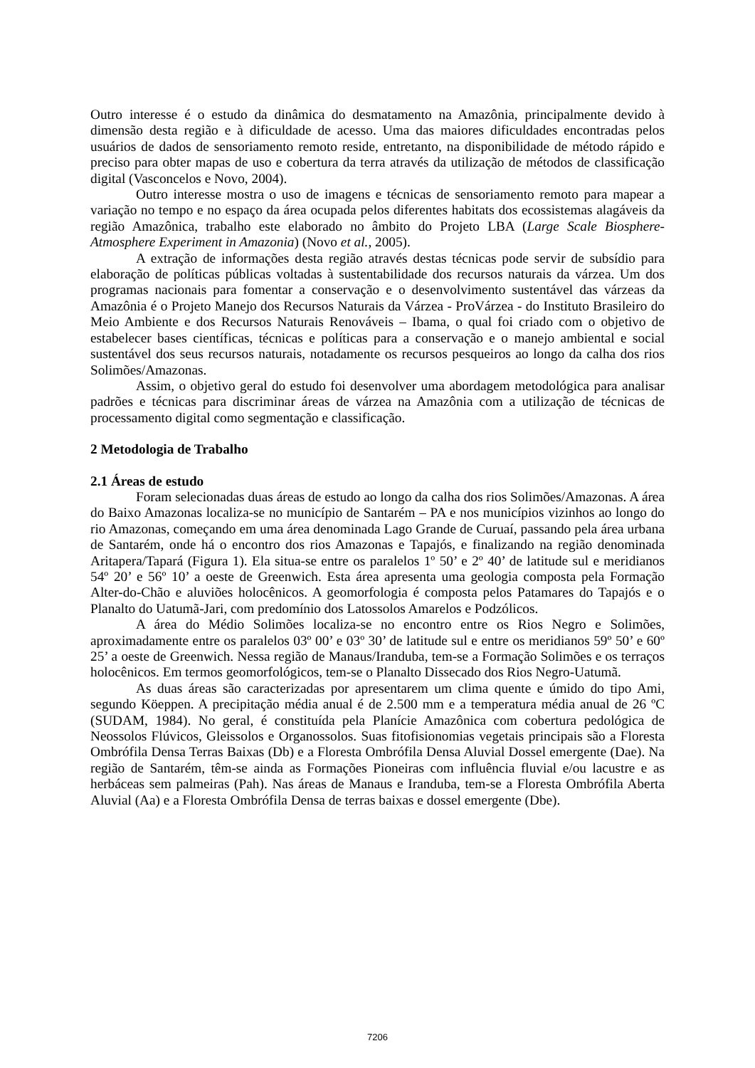Outro interesse é o estudo da dinâmica do desmatamento na Amazônia, principalmente devido à dimensão desta região e à dificuldade de acesso. Uma das maiores dificuldades encontradas pelos usuários de dados de sensoriamento remoto reside, entretanto, na disponibilidade de método rápido e preciso para obter mapas de uso e cobertura da terra através da utilização de métodos de classificação digital (Vasconcelos e Novo, 2004).
Outro interesse mostra o uso de imagens e técnicas de sensoriamento remoto para mapear a variação no tempo e no espaço da área ocupada pelos diferentes habitats dos ecossistemas alagáveis da região Amazônica, trabalho este elaborado no âmbito do Projeto LBA (Large Scale Biosphere-Atmosphere Experiment in Amazonia) (Novo et al., 2005).
A extração de informações desta região através destas técnicas pode servir de subsídio para elaboração de políticas públicas voltadas à sustentabilidade dos recursos naturais da várzea. Um dos programas nacionais para fomentar a conservação e o desenvolvimento sustentável das várzeas da Amazônia é o Projeto Manejo dos Recursos Naturais da Várzea - ProVárzea - do Instituto Brasileiro do Meio Ambiente e dos Recursos Naturais Renováveis – Ibama, o qual foi criado com o objetivo de estabelecer bases científicas, técnicas e políticas para a conservação e o manejo ambiental e social sustentável dos seus recursos naturais, notadamente os recursos pesqueiros ao longo da calha dos rios Solimões/Amazonas.
Assim, o objetivo geral do estudo foi desenvolver uma abordagem metodológica para analisar padrões e técnicas para discriminar áreas de várzea na Amazônia com a utilização de técnicas de processamento digital como segmentação e classificação.
2 Metodologia de Trabalho
2.1 Áreas de estudo
Foram selecionadas duas áreas de estudo ao longo da calha dos rios Solimões/Amazonas. A área do Baixo Amazonas localiza-se no município de Santarém – PA e nos municípios vizinhos ao longo do rio Amazonas, começando em uma área denominada Lago Grande de Curuaí, passando pela área urbana de Santarém, onde há o encontro dos rios Amazonas e Tapajós, e finalizando na região denominada Aritapera/Tapará (Figura 1). Ela situa-se entre os paralelos 1º 50’ e 2º 40’ de latitude sul e meridianos 54º 20’ e 56º 10’ a oeste de Greenwich. Esta área apresenta uma geologia composta pela Formação Alter-do-Chão e aluviões holocênicos. A geomorfologia é composta pelos Patamares do Tapajós e o Planalto do Uatumã-Jari, com predomínio dos Latossolos Amarelos e Podzólicos.
A área do Médio Solimões localiza-se no encontro entre os Rios Negro e Solimões, aproximadamente entre os paralelos 03º 00’ e 03º 30’ de latitude sul e entre os meridianos 59º 50’ e 60º 25’ a oeste de Greenwich. Nessa região de Manaus/Iranduba, tem-se a Formação Solimões e os terraços holocênicos. Em termos geomorfológicos, tem-se o Planalto Dissecado dos Rios Negro-Uatumã.
As duas áreas são caracterizadas por apresentarem um clima quente e úmido do tipo Ami, segundo Köeppen. A precipitação média anual é de 2.500 mm e a temperatura média anual de 26 ºC (SUDAM, 1984). No geral, é constituída pela Planície Amazônica com cobertura pedológica de Neossolos Flúvicos, Gleissolos e Organossolos. Suas fitofisionomias vegetais principais são a Floresta Ombrófila Densa Terras Baixas (Db) e a Floresta Ombrófila Densa Aluvial Dossel emergente (Dae). Na região de Santarém, têm-se ainda as Formações Pioneiras com influência fluvial e/ou lacustre e as herbáceas sem palmeiras (Pah). Nas áreas de Manaus e Iranduba, tem-se a Floresta Ombrófila Aberta Aluvial (Aa) e a Floresta Ombrófila Densa de terras baixas e dossel emergente (Dbe).
7206